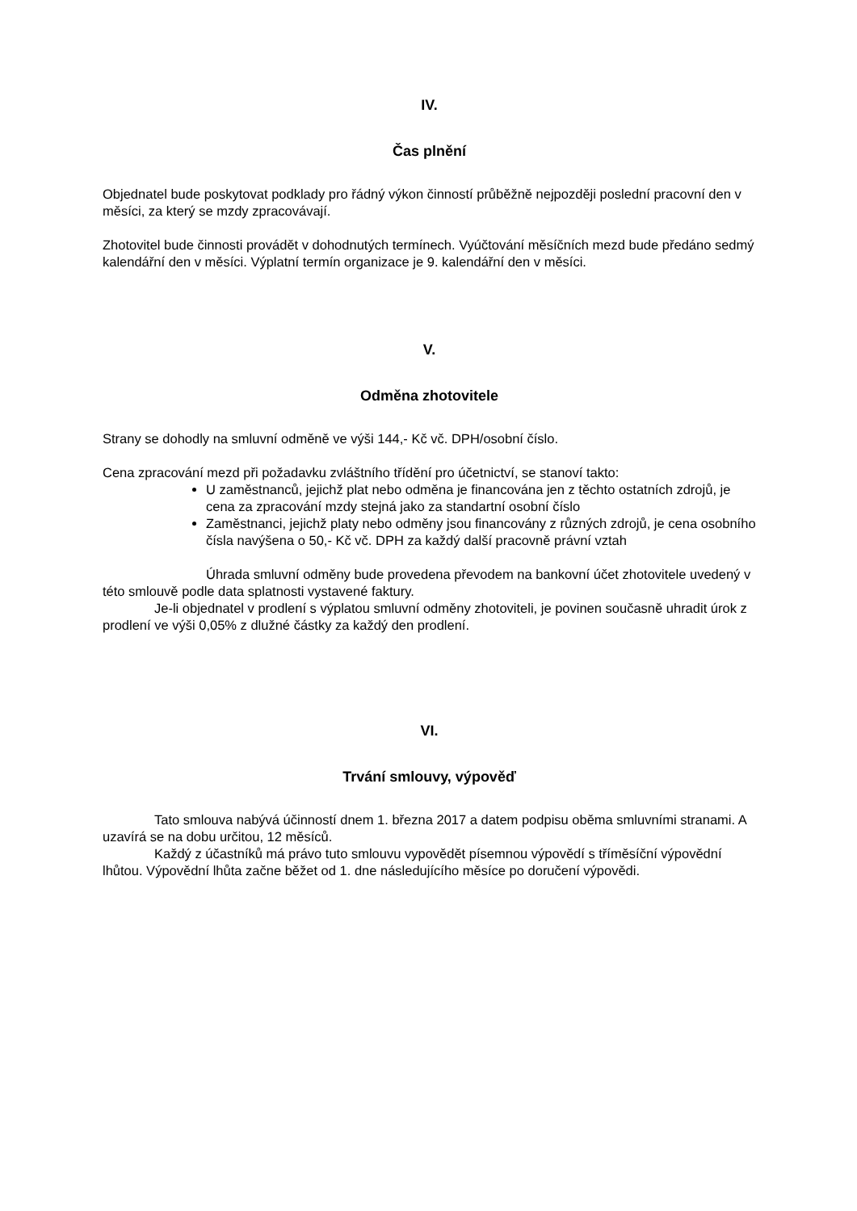IV.
Čas plnění
Objednatel bude poskytovat podklady pro řádný výkon činností průběžně nejpozději poslední pracovní den v měsíci, za který se mzdy zpracovávají.
Zhotovitel bude činnosti provádět v dohodnutých termínech. Vyúčtování měsíčních mezd bude předáno sedmý kalendářní den v měsíci. Výplatní termín organizace je 9. kalendářní den v měsíci.
V.
Odměna zhotovitele
Strany se dohodly na smluvní odměně ve výši 144,- Kč vč. DPH/osobní číslo.
Cena zpracování mezd při požadavku zvláštního třídění pro účetnictví, se stanoví takto:
U zaměstnanců, jejichž plat nebo odměna je financována jen z těchto ostatních zdrojů, je cena za zpracování mzdy stejná jako za standartní osobní číslo
Zaměstnanci, jejichž platy nebo odměny jsou financovány z různých zdrojů, je cena osobního čísla navýšena o 50,- Kč vč. DPH za každý další pracovně právní vztah
Úhrada smluvní odměny bude provedena převodem na bankovní účet zhotovitele uvedený v této smlouvě podle data splatnosti vystavené faktury.
Je-li objednatel v prodlení s výplatou smluvní odměny zhotoviteli, je povinen současně uhradit úrok z prodlení ve výši 0,05% z dlužné částky za každý den prodlení.
VI.
Trvání smlouvy, výpověď
Tato smlouva nabývá účinností dnem 1. března 2017 a datem podpisu oběma smluvními stranami. A uzavírá se na dobu určitou, 12 měsíců.
Každý z účastníků má právo tuto smlouvu vypovědět písemnou výpovědí s tříměsíční výpovědní lhůtou. Výpovědní lhůta začne běžet od 1. dne následujícího měsíce po doručení výpovědi.